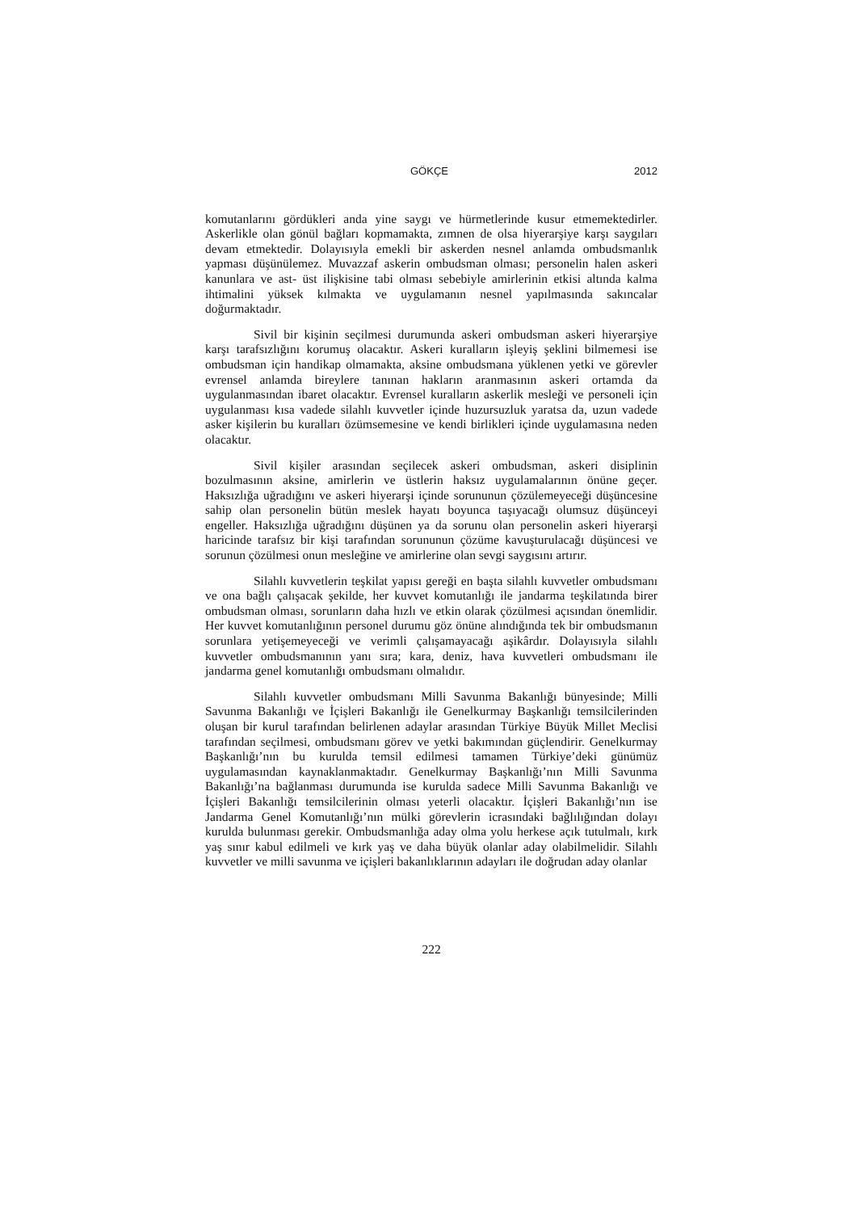GÖKÇE 2012
komutanlarını gördükleri anda yine saygı ve hürmetlerinde kusur etmemektedirler. Askerlikle olan gönül bağları kopmamakta, zımnen de olsa hiyerarşiye karşı saygıları devam etmektedir. Dolayısıyla emekli bir askerden nesnel anlamda ombudsmanlık yapması düşünülemez. Muvazzaf askerin ombudsman olması; personelin halen askeri kanunlara ve ast- üst ilişkisine tabi olması sebebiyle amirlerinin etkisi altında kalma ihtimalini yüksek kılmakta ve uygulamanın nesnel yapılmasında sakıncalar doğurmaktadır.
Sivil bir kişinin seçilmesi durumunda askeri ombudsman askeri hiyerarşiye karşı tarafsızlığını korumuş olacaktır. Askeri kuralların işleyiş şeklini bilmemesi ise ombudsman için handikap olmamakta, aksine ombudsmana yüklenen yetki ve görevler evrensel anlamda bireylere tanınan hakların aranmasının askeri ortamda da uygulanmasından ibaret olacaktır. Evrensel kuralların askerlik mesleği ve personeli için uygulanması kısa vadede silahlı kuvvetler içinde huzursuzluk yaratsa da, uzun vadede asker kişilerin bu kuralları özümsemesine ve kendi birlikleri içinde uygulamasına neden olacaktır.
Sivil kişiler arasından seçilecek askeri ombudsman, askeri disiplinin bozulmasının aksine, amirlerin ve üstlerin haksız uygulamalarının önüne geçer. Haksızlığa uğradığını ve askeri hiyerarşi içinde sorununun çözülemeyeceği düşüncesine sahip olan personelin bütün meslek hayatı boyunca taşıyacağı olumsuz düşünceyi engeller. Haksızlığa uğradığını düşünen ya da sorunu olan personelin askeri hiyerarşi haricinde tarafsız bir kişi tarafından sorununun çözüme kavuşturulacağı düşüncesi ve sorunun çözülmesi onun mesleğine ve amirlerine olan sevgi saygısını artırır.
Silahlı kuvvetlerin teşkilat yapısı gereği en başta silahlı kuvvetler ombudsmanı ve ona bağlı çalışacak şekilde, her kuvvet komutanlığı ile jandarma teşkilatında birer ombudsman olması, sorunların daha hızlı ve etkin olarak çözülmesi açısından önemlidir. Her kuvvet komutanlığının personel durumu göz önüne alındığında tek bir ombudsmanın sorunlara yetişemeyeceği ve verimli çalışamayacağı aşikârdır. Dolayısıyla silahlı kuvvetler ombudsmanının yanı sıra; kara, deniz, hava kuvvetleri ombudsmanı ile jandarma genel komutanlığı ombudsmanı olmalıdır.
Silahlı kuvvetler ombudsmanı Milli Savunma Bakanlığı bünyesinde; Milli Savunma Bakanlığı ve İçişleri Bakanlığı ile Genelkurmay Başkanlığı temsilcilerinden oluşan bir kurul tarafından belirlenen adaylar arasından Türkiye Büyük Millet Meclisi tarafından seçilmesi, ombudsmanı görev ve yetki bakımından güçlendirir. Genelkurmay Başkanlığı’nın bu kurulda temsil edilmesi tamamen Türkiye’deki günümüz uygulamasından kaynaklanmaktadır. Genelkurmay Başkanlığı’nın Milli Savunma Bakanlığı’na bağlanması durumunda ise kurulda sadece Milli Savunma Bakanlığı ve İçişleri Bakanlığı temsilcilerinin olması yeterli olacaktır. İçişleri Bakanlığı’nın ise Jandarma Genel Komutanlığı’nın mülki görevlerin icrasındaki bağlılığından dolayı kurulda bulunması gerekir. Ombudsmanlığa aday olma yolu herkese açık tutulmalı, kırk yaş sınır kabul edilmeli ve kırk yaş ve daha büyük olanlar aday olabilmelidir. Silahlı kuvvetler ve milli savunma ve içişleri bakanlıklarının adayları ile doğrudan aday olanlar
222